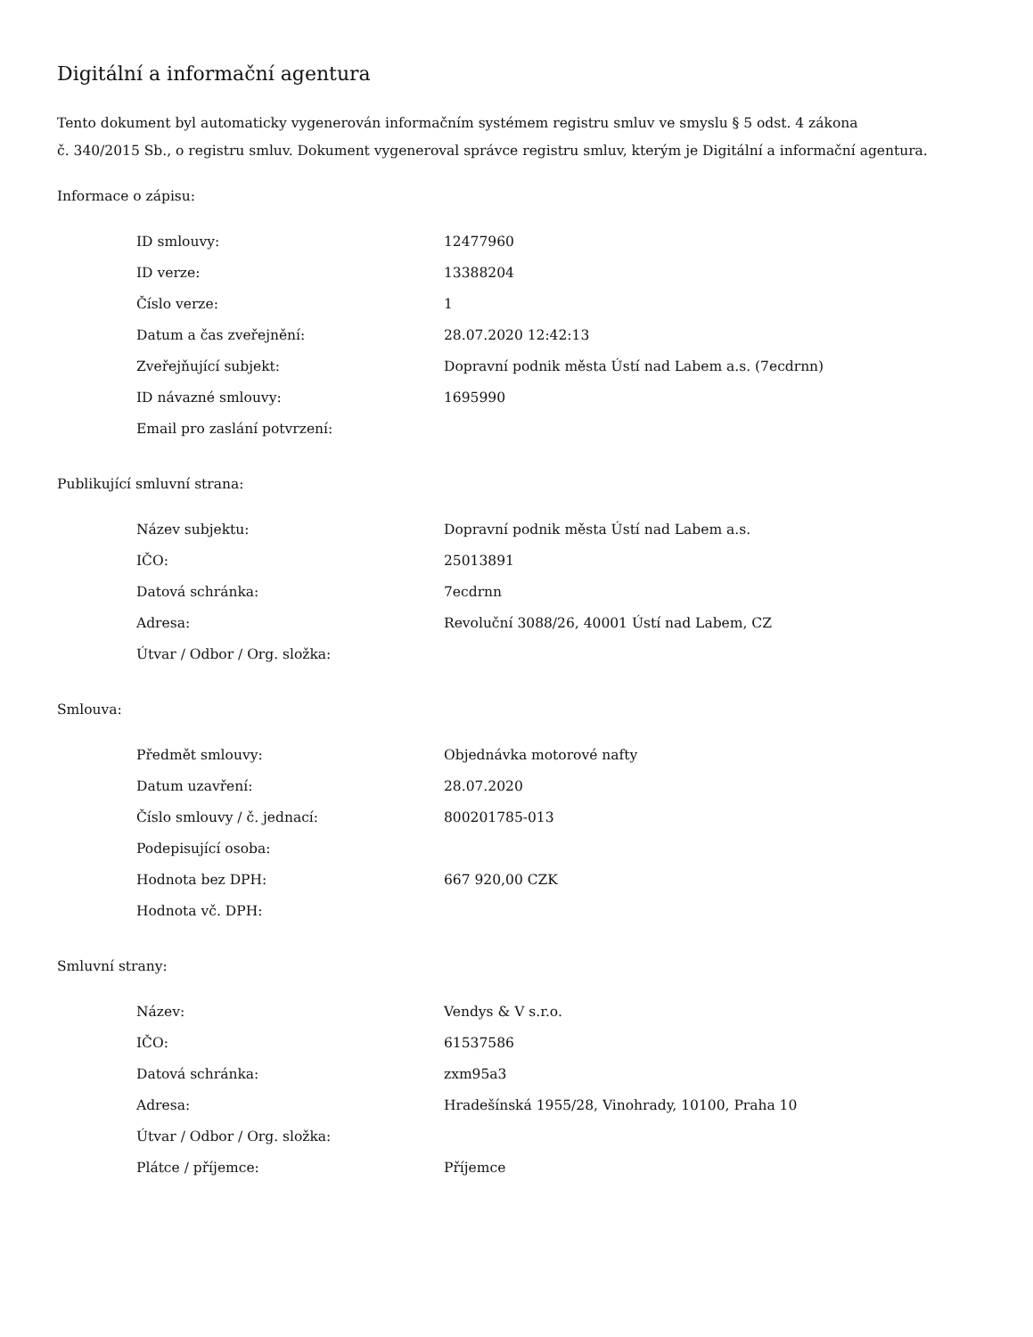Digitální a informační agentura
Tento dokument byl automaticky vygenerován informačním systémem registru smluv ve smyslu § 5 odst. 4 zákona
č. 340/2015 Sb., o registru smluv. Dokument vygeneroval správce registru smluv, kterým je Digitální a informační agentura.
Informace o zápisu:
| ID smlouvy: | 12477960 |
| ID verze: | 13388204 |
| Číslo verze: | 1 |
| Datum a čas zveřejnění: | 28.07.2020 12:42:13 |
| Zveřejňující subjekt: | Dopravní podnik města Ústí nad Labem a.s. (7ecdrnn) |
| ID návazné smlouvy: | 1695990 |
| Email pro zaslání potvrzení: | |
Publikující smluvní strana:
| Název subjektu: | Dopravní podnik města Ústí nad Labem a.s. |
| IČO: | 25013891 |
| Datová schránka: | 7ecdrnn |
| Adresa: | Revoluční 3088/26, 40001 Ústí nad Labem, CZ |
| Útvar / Odbor / Org. složka: | |
Smlouva:
| Předmět smlouvy: | Objednávka motorové nafty |
| Datum uzavření: | 28.07.2020 |
| Číslo smlouvy / č. jednací: | 800201785-013 |
| Podepisující osoba: | |
| Hodnota bez DPH: | 667 920,00 CZK |
| Hodnota vč. DPH: | |
Smluvní strany:
| Název: | Vendys & V s.r.o. |
| IČO: | 61537586 |
| Datová schránka: | zxm95a3 |
| Adresa: | Hradešínská 1955/28, Vinohrady, 10100, Praha 10 |
| Útvar / Odbor / Org. složka: | |
| Plátce / příjemce: | Příjemce |